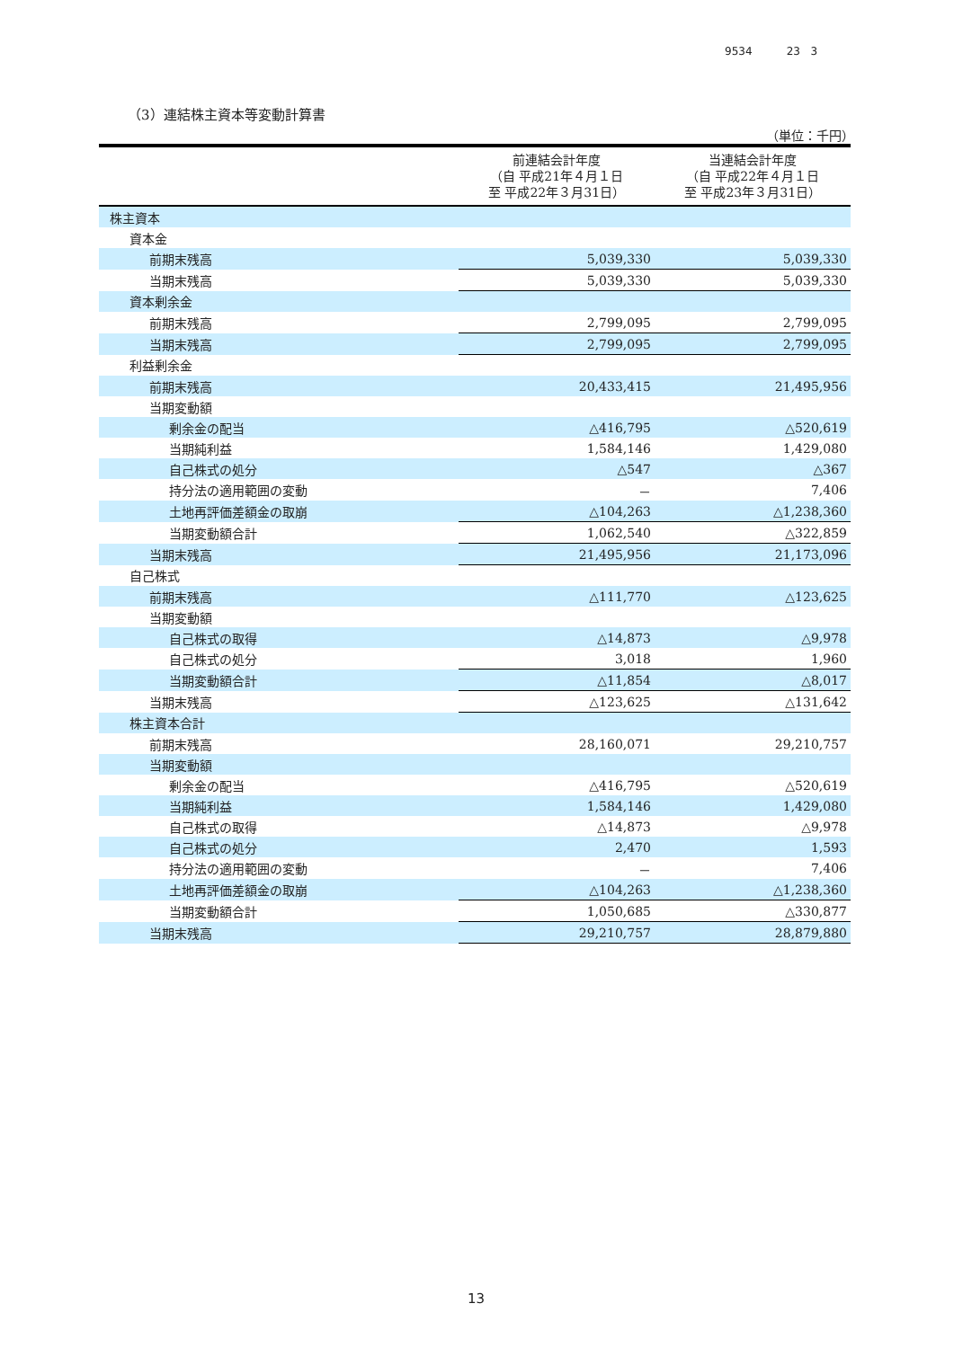9534 23 3
（3）連結株主資本等変動計算書
（単位：千円）
| | 前連結会計年度 （自 平成21年４月１日 至 平成22年３月31日） | 当連結会計年度 （自 平成22年４月１日 至 平成23年３月31日） |
| 株主資本 | | |
| 資本金 | | |
| 前期末残高 | 5,039,330 | 5,039,330 |
| 当期末残高 | 5,039,330 | 5,039,330 |
| 資本剰余金 | | |
| 前期末残高 | 2,799,095 | 2,799,095 |
| 当期末残高 | 2,799,095 | 2,799,095 |
| 利益剰余金 | | |
| 前期末残高 | 20,433,415 | 21,495,956 |
| 当期変動額 | | |
| 剰余金の配当 | △416,795 | △520,619 |
| 当期純利益 | 1,584,146 | 1,429,080 |
| 自己株式の処分 | △547 | △367 |
| 持分法の適用範囲の変動 | － | 7,406 |
| 土地再評価差額金の取崩 | △104,263 | △1,238,360 |
| 当期変動額合計 | 1,062,540 | △322,859 |
| 当期末残高 | 21,495,956 | 21,173,096 |
| 自己株式 | | |
| 前期末残高 | △111,770 | △123,625 |
| 当期変動額 | | |
| 自己株式の取得 | △14,873 | △9,978 |
| 自己株式の処分 | 3,018 | 1,960 |
| 当期変動額合計 | △11,854 | △8,017 |
| 当期末残高 | △123,625 | △131,642 |
| 株主資本合計 | | |
| 前期末残高 | 28,160,071 | 29,210,757 |
| 当期変動額 | | |
| 剰余金の配当 | △416,795 | △520,619 |
| 当期純利益 | 1,584,146 | 1,429,080 |
| 自己株式の取得 | △14,873 | △9,978 |
| 自己株式の処分 | 2,470 | 1,593 |
| 持分法の適用範囲の変動 | － | 7,406 |
| 土地再評価差額金の取崩 | △104,263 | △1,238,360 |
| 当期変動額合計 | 1,050,685 | △330,877 |
| 当期末残高 | 29,210,757 | 28,879,880 |
13